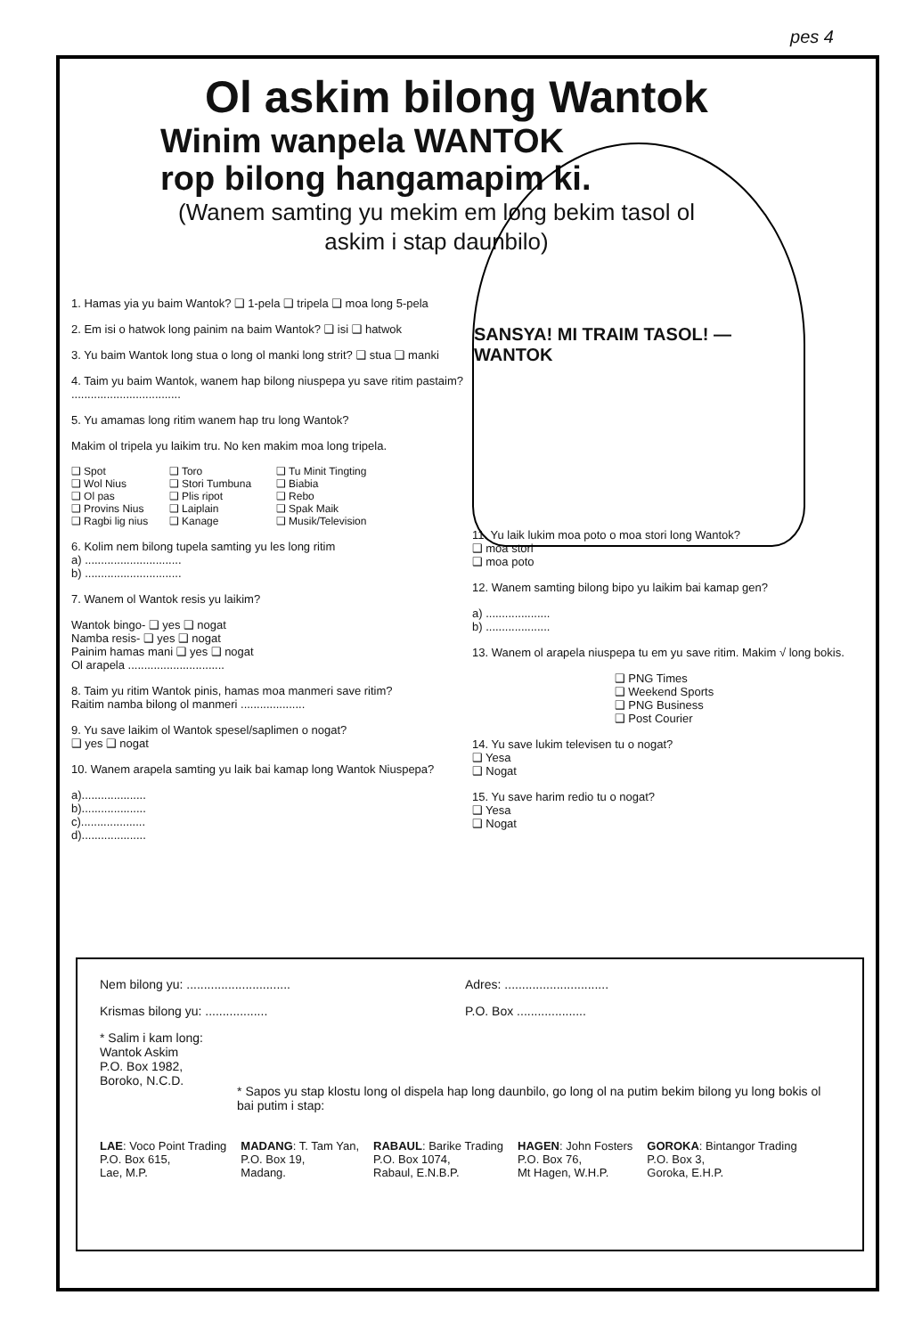pes 4
Ol askim bilong Wantok
Winim wanpela WANTOK
rop bilong hangamapim ki.
(Wanem samting yu mekim em long bekim tasol ol askim i stap daunbilo)
1. Hamas yia yu baim Wantok? ❑ 1-pela ❑ tripela ❑ moa long 5-pela
2. Em isi o hatwok long painim na baim Wantok? ❑ isi ❑ hatwok
3. Yu baim Wantok long stua o long ol manki long strit? ❑ stua ❑ manki
4. Taim yu baim Wantok, wanem hap bilong niuspepa yu save ritim pastaim? ..................................
5. Yu amamas long ritim wanem hap tru long Wantok?
Makim ol tripela yu laikim tru. No ken makim moa long tripela.
❑ Spot ❑ Toro ❑ Tu Minit Tingting ❑ Wol Nius ❑ Stori Tumbuna ❑ Biabia ❑ Ol pas ❑ Plis ripot ❑ Rebo ❑ Provins Nius ❑ Laiplain ❑ Spak Maik ❑ Ragbi lig nius ❑ Kanage ❑ Musik/Television
6. Kolim nem bilong tupela samting yu les long ritim
a) ..............................
b) ..............................
7. Wanem ol Wantok resis yu laikim?
Wantok bingo- ❑ yes ❑ nogat
Namba resis- ❑ yes ❑ nogat
Painim hamas mani ❑ yes ❑ nogat
Ol arapela ..............................
8. Taim yu ritim Wantok pinis, hamas moa manmeri save ritim?
Raitim namba bilong ol manmeri ....................
9. Yu save laikim ol Wantok spesel/saplimen o nogat?
❑ yes ❑ nogat
10. Wanem arapela samting yu laik bai kamap long Wantok Niuspepa?
a)....................
b)....................
c)....................
d)....................
11. Yu laik lukim moa poto o moa stori long Wantok?
❑ moa stori
❑ moa poto
12. Wanem samting bilong bipo yu laikim bai kamap gen?
a) ....................
b) ....................
13. Wanem ol arapela niuspepa tu em yu save ritim. Makim √ long bokis.
❑ PNG Times
❑ Weekend Sports
❑ PNG Business
❑ Post Courier
14. Yu save lukim televisen tu o nogat?
❑ Yesa
❑ Nogat
15. Yu save harim redio tu o nogat?
❑ Yesa
❑ Nogat
SANSYA! MI TRAIM TASOL! — WANTOK
Nem bilong yu: .............................. Adres: ..............................
Krismas bilong yu: .................. P.O. Box ....................
* Salim i kam long:
Wantok Askim
P.O. Box 1982,
Boroko, N.C.D. * Sapos yu stap klostu long ol dispela hap long daunbilo, go long ol na putim bekim bilong yu long bokis ol bai putim i stap:
LAE: Voco Point Trading
P.O. Box 615,
Lae, M.P. MADANG: T. Tam Yan,
P.O. Box 19,
Madang. RABAUL: Barike Trading
P.O. Box 1074,
Rabaul, E.N.B.P. HAGEN: John Fosters
P.O. Box 76,
Mt Hagen, W.H.P. GOROKA: Bintangor Trading
P.O. Box 3,
Goroka, E.H.P.